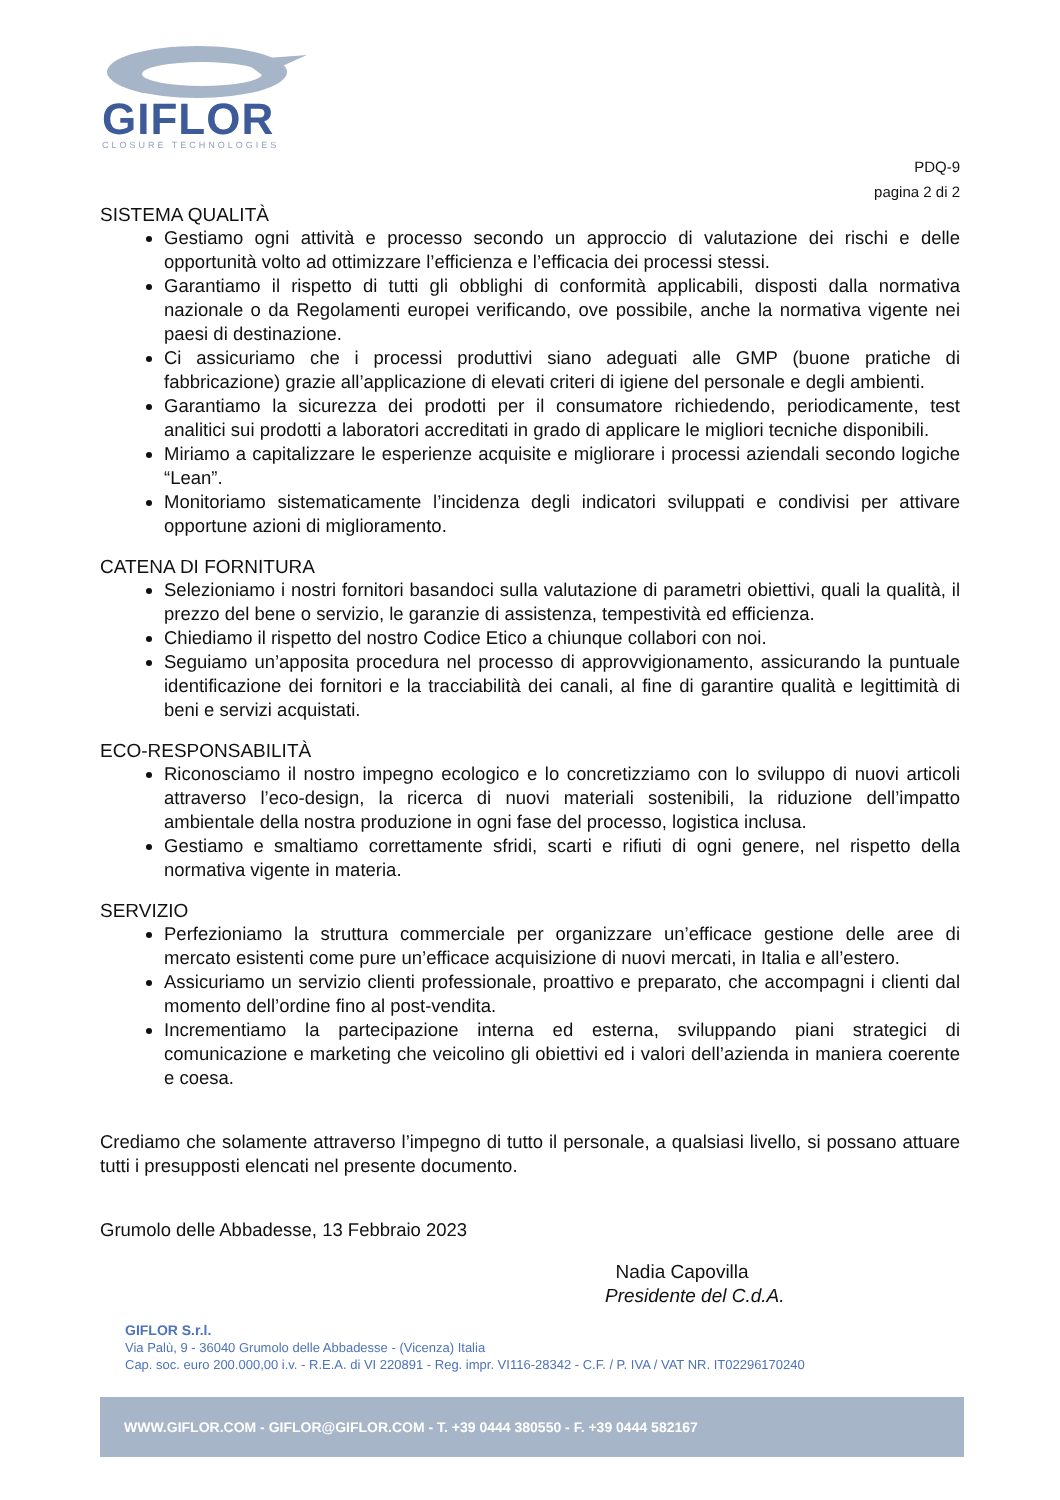GIFLOR
CLOSURE TECHNOLOGIES
PDQ-9
pagina 2 di 2
SISTEMA QUALITÀ
Gestiamo ogni attività e processo secondo un approccio di valutazione dei rischi e delle opportunità volto ad ottimizzare l’efficienza e l’efficacia dei processi stessi.
Garantiamo il rispetto di tutti gli obblighi di conformità applicabili, disposti dalla normativa nazionale o da Regolamenti europei verificando, ove possibile, anche la normativa vigente nei paesi di destinazione.
Ci assicuriamo che i processi produttivi siano adeguati alle GMP (buone pratiche di fabbricazione) grazie all’applicazione di elevati criteri di igiene del personale e degli ambienti.
Garantiamo la sicurezza dei prodotti per il consumatore richiedendo, periodicamente, test analitici sui prodotti a laboratori accreditati in grado di applicare le migliori tecniche disponibili.
Miriamo a capitalizzare le esperienze acquisite e migliorare i processi aziendali secondo logiche “Lean”.
Monitoriamo sistematicamente l’incidenza degli indicatori sviluppati e condivisi per attivare opportune azioni di miglioramento.
CATENA DI FORNITURA
Selezioniamo i nostri fornitori basandoci sulla valutazione di parametri obiettivi, quali la qualità, il prezzo del bene o servizio, le garanzie di assistenza, tempestività ed efficienza.
Chiediamo il rispetto del nostro Codice Etico a chiunque collabori con noi.
Seguiamo un’apposita procedura nel processo di approvvigionamento, assicurando la puntuale identificazione dei fornitori e la tracciabilità dei canali, al fine di garantire qualità e legittimità di beni e servizi acquistati.
ECO-RESPONSABILITÀ
Riconosciamo il nostro impegno ecologico e lo concretizziamo con lo sviluppo di nuovi articoli attraverso l’eco-design, la ricerca di nuovi materiali sostenibili, la riduzione dell’impatto ambientale della nostra produzione in ogni fase del processo, logistica inclusa.
Gestiamo e smaltiamo correttamente sfridi, scarti e rifiuti di ogni genere, nel rispetto della normativa vigente in materia.
SERVIZIO
Perfezioniamo la struttura commerciale per organizzare un’efficace gestione delle aree di mercato esistenti come pure un’efficace acquisizione di nuovi mercati, in Italia e all’estero.
Assicuriamo un servizio clienti professionale, proattivo e preparato, che accompagni i clienti dal momento dell’ordine fino al post-vendita.
Incrementiamo la partecipazione interna ed esterna, sviluppando piani strategici di comunicazione e marketing che veicolino gli obiettivi ed i valori dell’azienda in maniera coerente e coesa.
Crediamo che solamente attraverso l’impegno di tutto il personale, a qualsiasi livello, si possano attuare tutti i presupposti elencati nel presente documento.
Grumolo delle Abbadesse, 13 Febbraio 2023
Nadia Capovilla
Presidente del C.d.A.
GIFLOR S.r.l.
Via Palù, 9 - 36040 Grumolo delle Abbadesse - (Vicenza) Italia
Cap. soc. euro 200.000,00 i.v. - R.E.A. di VI 220891 - Reg. impr. VI116-28342 - C.F. / P. IVA / VAT NR. IT02296170240
WWW.GIFLOR.COM - GIFLOR@GIFLOR.COM - T. +39 0444 380550 - F. +39 0444 582167